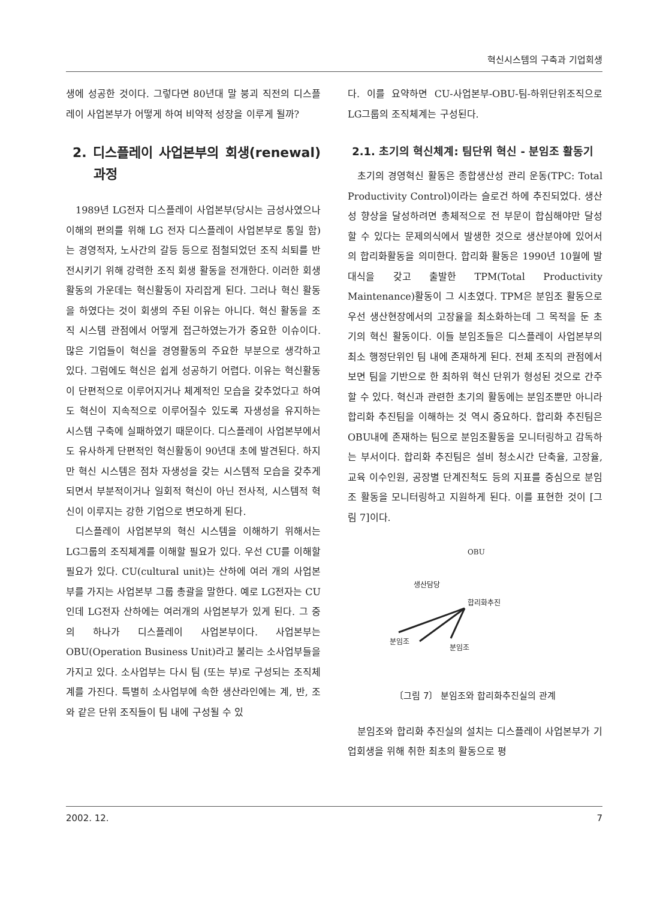혁신시스템의 구축과 기업회생
생에 성공한 것이다. 그렇다면 80년대 말 붕괴 직전의 디스플레이 사업본부가 어떻게 하여 비약적 성장을 이루게 될까?
2. 디스플레이 사업본부의 회생(renewal) 과정
1989년 LG전자 디스플레이 사업본부(당시는 금성사였으나 이해의 편의를 위해 LG 전자 디스플레이 사업본부로 통일 함)는 경영적자, 노사간의 갈등 등으로 점철되었던 조직 쇠퇴를 반전시키기 위해 강력한 조직 회생 활동을 전개한다. 이러한 회생 활동의 가운데는 혁신활동이 자리잡게 된다. 그러나 혁신 활동을 하였다는 것이 회생의 주된 이유는 아니다. 혁신 활동을 조직 시스템 관점에서 어떻게 접근하였는가가 중요한 이슈이다. 많은 기업들이 혁신을 경영활동의 주요한 부분으로 생각하고 있다. 그럼에도 혁신은 쉽게 성공하기 어렵다. 이유는 혁신활동이 단편적으로 이루어지거나 체계적인 모습을 갖추었다고 하여도 혁신이 지속적으로 이루어질수 있도록 자생성을 유지하는 시스템 구축에 실패하였기 때문이다. 디스플레이 사업본부에서도 유사하게 단편적인 혁신활동이 90년대 초에 발견된다. 하지만 혁신 시스템은 점차 자생성을 갖는 시스템적 모습을 갖추게 되면서 부분적이거나 일회적 혁신이 아닌 전사적, 시스템적 혁신이 이루지는 강한 기업으로 변모하게 된다.
디스플레이 사업본부의 혁신 시스템을 이해하기 위해서는 LG그룹의 조직체계를 이해할 필요가 있다. 우선 CU를 이해할 필요가 있다. CU(cultural unit)는 산하에 여러 개의 사업본부를 가지는 사업본부 그룹 총괄을 말한다. 예로 LG전자는 CU인데 LG전자 산하에는 여러개의 사업본부가 있게 된다. 그 중의 하나가 디스플레이 사업본부이다. 사업본부는 OBU(Operation Business Unit)라고 불리는 소사업부들을 가지고 있다. 소사업부는 다시 팀 (또는 부)로 구성되는 조직체계를 가진다. 특별히 소사업부에 속한 생산라인에는 계, 반, 조와 같은 단위 조직들이 팀 내에 구성될 수 있
다. 이를 요약하면 CU-사업본부-OBU-팀-하위단위조직으로 LG그룹의 조직체계는 구성된다.
2.1. 초기의 혁신체계: 팀단위 혁신 - 분임조 활동기
초기의 경영혁신 활동은 종합생산성 관리 운동(TPC: Total Productivity Control)이라는 슬로건 하에 추진되었다. 생산성 향상을 달성하려면 총체적으로 전 부문이 합심해야만 달성할 수 있다는 문제의식에서 발생한 것으로 생산분야에 있어서의 합리화활동을 의미한다. 합리화 활동은 1990년 10월에 발대식을 갖고 출발한 TPM(Total Productivity Maintenance)활동이 그 시초였다. TPM은 분임조 활동으로 우선 생산현장에서의 고장율을 최소화하는데 그 목적을 둔 초기의 혁신 활동이다. 이들 분임조들은 디스플레이 사업본부의 최소 행정단위인 팀 내에 존재하게 된다. 전체 조직의 관점에서 보면 팀을 기반으로 한 최하위 혁신 단위가 형성된 것으로 간주할 수 있다. 혁신과 관련한 초기의 활동에는 분임조뿐만 아니라 합리화 추진팀을 이해하는 것 역시 중요하다. 합리화 추진팀은 OBU내에 존재하는 팀으로 분임조활동을 모니터링하고 감독하는 부서이다. 합리화 추진팀은 설비 청소시간 단축율, 고장율, 교육 이수인원, 공장별 단계진척도 등의 지표를 중심으로 분임조 활동을 모니터링하고 지원하게 된다. 이를 표현한 것이 [그림 7]이다.
OBU
생산담당
합리화추진
분임조
분임조
〔그림 7〕 분임조와 합리화추진실의 관계
분임조와 합리화 추진실의 설치는 디스플레이 사업본부가 기업회생을 위해 취한 최초의 활동으로 평
2002. 12. 7